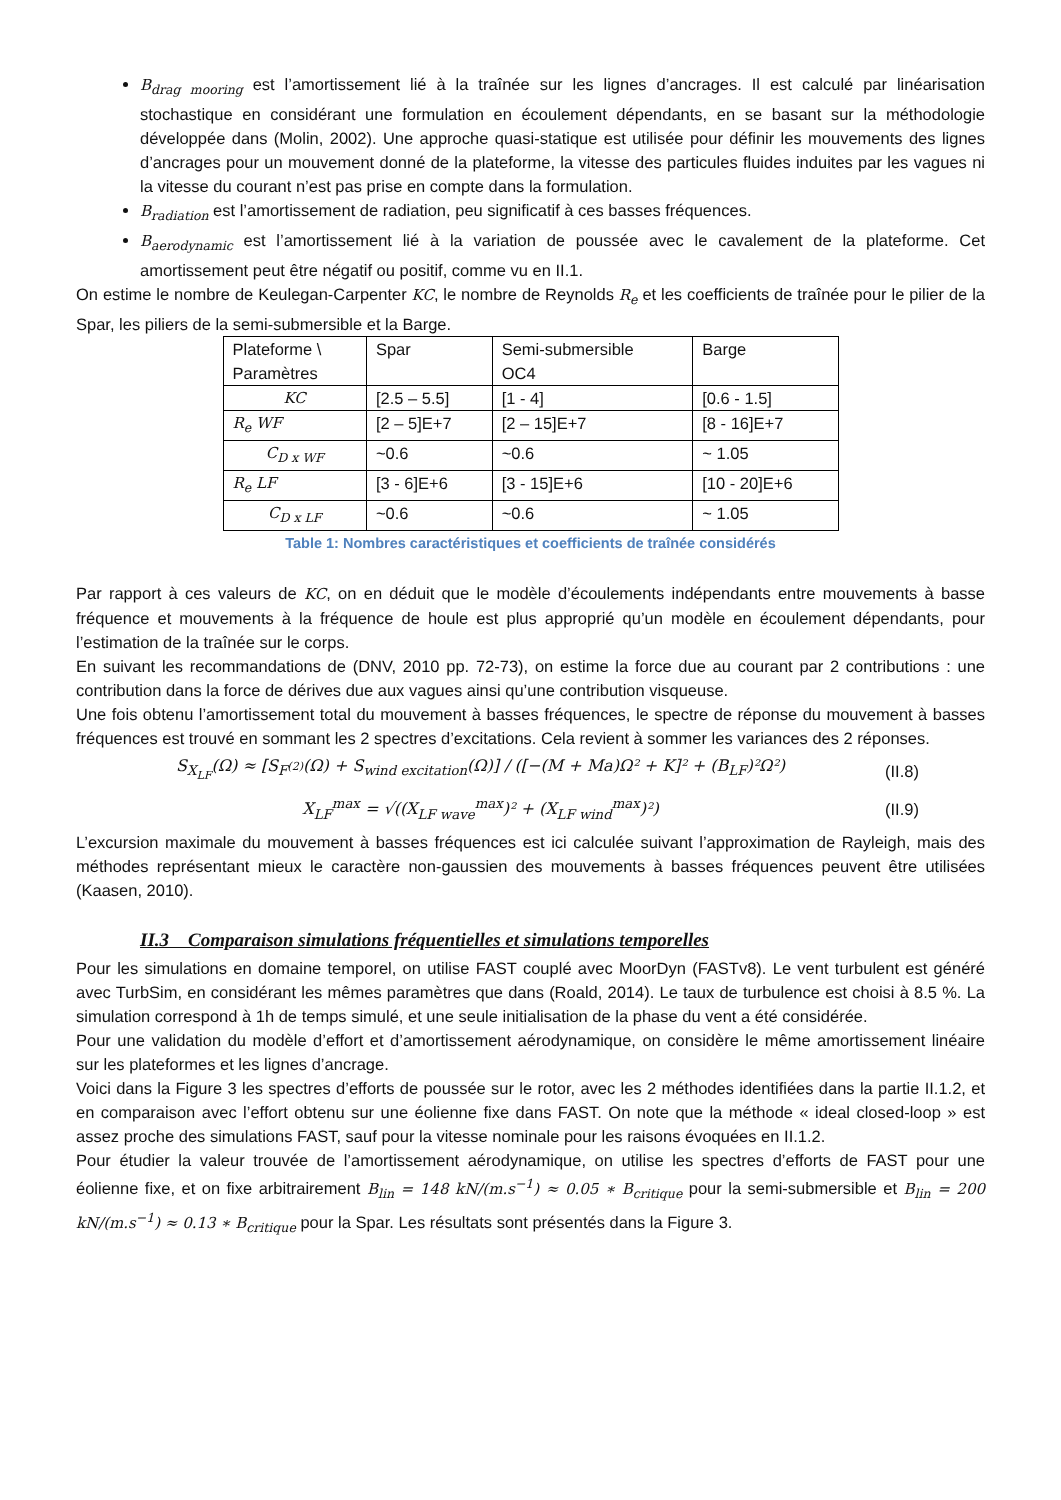B<sub>drag mooring</sub> est l’amortissement lié à la traînée sur les lignes d’ancrages. Il est calculé par linéarisation stochastique en considérant une formulation en écoulement dépendants, en se basant sur la méthodologie développée dans (Molin, 2002). Une approche quasi-statique est utilisée pour définir les mouvements des lignes d’ancrages pour un mouvement donné de la plateforme, la vitesse des particules fluides induites par les vagues ni la vitesse du courant n’est pas prise en compte dans la formulation.
B<sub>radiation</sub> est l’amortissement de radiation, peu significatif à ces basses fréquences.
B<sub>aerodynamic</sub> est l’amortissement lié à la variation de poussée avec le cavalement de la plateforme. Cet amortissement peut être négatif ou positif, comme vu en II.1.
On estime le nombre de Keulegan-Carpenter KC, le nombre de Reynolds R<sub>e</sub> et les coefficients de traînée pour le pilier de la Spar, les piliers de la semi-submersible et la Barge.
| Plateforme \ Paramètres | Spar | Semi-submersible OC4 | Barge |
| KC | [2.5 – 5.5] | [1 - 4] | [0.6 - 1.5] |
| R<sub>e</sub> WF | [2 – 5]E+7 | [2 – 15]E+7 | [8 - 16]E+7 |
| C<sub>D x WF</sub> | ~0.6 | ~0.6 | ~ 1.05 |
| R<sub>e</sub> LF | [3 - 6]E+6 | [3 - 15]E+6 | [10 - 20]E+6 |
| C<sub>D x LF</sub> | ~0.6 | ~0.6 | ~ 1.05 |
Table 1: Nombres caractéristiques et coefficients de traînée considérés
Par rapport à ces valeurs de KC, on en déduit que le modèle d’écoulements indépendants entre mouvements à basse fréquence et mouvements à la fréquence de houle est plus approprié qu’un modèle en écoulement dépendants, pour l’estimation de la traînée sur le corps.
En suivant les recommandations de (DNV, 2010 pp. 72-73), on estime la force due au courant par 2 contributions : une contribution dans la force de dérives due aux vagues ainsi qu’une contribution visqueuse.
Une fois obtenu l’amortissement total du mouvement à basses fréquences, le spectre de réponse du mouvement à basses fréquences est trouvé en sommant les 2 spectres d’excitations. Cela revient à sommer les variances des 2 réponses.
S<sub>X<sub>LF</sub></sub>(Ω) ≈ [S<sub>F<sup>(2)</sup></sub>(Ω) + S<sub>wind excitation</sub>(Ω)] / ([−(M + Ma)Ω² + K]² + (B<sub>LF</sub>)²Ω²)
(II.8)
X<sub>LF</sub><sup>max</sup> = √((X<sub>LF wave</sub><sup>max</sup>)² + (X<sub>LF wind</sub><sup>max</sup>)²)
(II.9)
L’excursion maximale du mouvement à basses fréquences est ici calculée suivant l’approximation de Rayleigh, mais des méthodes représentant mieux le caractère non-gaussien des mouvements à basses fréquences peuvent être utilisées (Kaasen, 2010).
II.3 Comparaison simulations fréquentielles et simulations temporelles
Pour les simulations en domaine temporel, on utilise FAST couplé avec MoorDyn (FASTv8). Le vent turbulent est généré avec TurbSim, en considérant les mêmes paramètres que dans (Roald, 2014). Le taux de turbulence est choisi à 8.5 %. La simulation correspond à 1h de temps simulé, et une seule initialisation de la phase du vent a été considérée.
Pour une validation du modèle d’effort et d’amortissement aérodynamique, on considère le même amortissement linéaire sur les plateformes et les lignes d’ancrage.
Voici dans la Figure 3 les spectres d’efforts de poussée sur le rotor, avec les 2 méthodes identifiées dans la partie II.1.2, et en comparaison avec l’effort obtenu sur une éolienne fixe dans FAST. On note que la méthode « ideal closed-loop » est assez proche des simulations FAST, sauf pour la vitesse nominale pour les raisons évoquées en II.1.2.
Pour étudier la valeur trouvée de l’amortissement aérodynamique, on utilise les spectres d’efforts de FAST pour une éolienne fixe, et on fixe arbitrairement B<sub>lin</sub> = 148 kN/(m.s<sup>−1</sup>) ≈ 0.05 ∗ B<sub>critique</sub> pour la semi-submersible et B<sub>lin</sub> = 200 kN/(m.s<sup>−1</sup>) ≈ 0.13 ∗ B<sub>critique</sub> pour la Spar. Les résultats sont présentés dans la Figure 3.